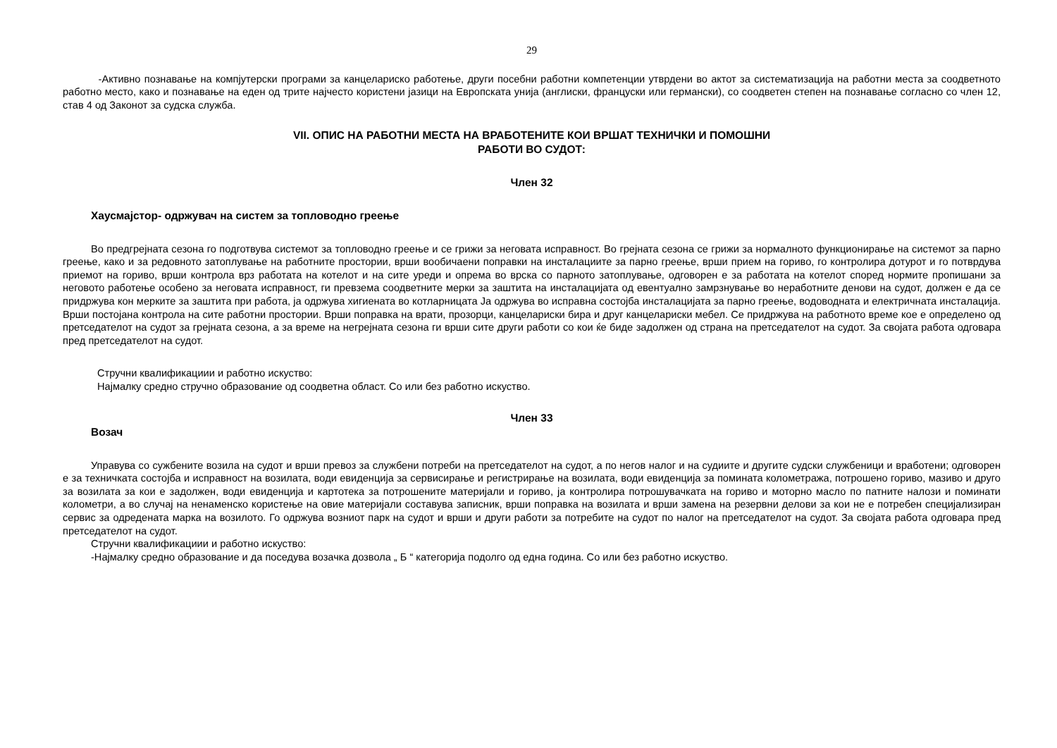29
-Активно познавање на компјутерски програми за канцелариско работење, други посебни работни компетенции утврдени во актот за систематизација на работни места за соодветното работно место, како и познавање на еден од трите најчесто користени јазици на Европската унија (англиски, француски или германски), со соодветен степен на познавање согласно со член 12, став 4 од Законот за судска служба.
VII. ОПИС НА РАБОТНИ МЕСТА НА ВРАБОТЕНИТЕ КОИ ВРШАТ ТЕХНИЧКИ И ПОМОШНИ
РАБОТИ ВО СУДОТ:
Член 32
Хаусмајстор- одржувач на систем за топловодно греење
Во предгрејната сезона го подготвува системот за топловодно греење и се грижи за неговата исправност. Во грејната сезона се грижи за нормалното функционирање на системот за парно греење, како и за редовното затоплување на работните простории, врши вообичаени поправки на инсталациите за парно греење, врши прием на гориво, го контролира дотурот и го потврдува приемот на гориво, врши контрола врз работата на котелот и на сите уреди и опрема во врска со парното затоплување, одговорен е за работата на котелот според нормите пропишани за неговото работење особено за неговата исправност, ги превзема соодветните мерки за заштита на инсталацијата од евентуално замрзнување во неработните денови на судот, должен е да се придржува кон мерките за заштита при работа, ја одржува хигиената во котларницата Ја одржува во исправна состојба инсталацијата за парно греење, водоводната и електричната инсталација. Врши постојана контрола на сите работни простории. Врши поправка на врати, прозорци, канцелариски бира и друг канцелариски мебел. Се придржува на работното време кое е определено од претседателот на судот за грејната сезона, а за време на негрејната сезона ги врши сите други работи со кои ќе биде задолжен од страна на претседателот на судот. За својата работа одговара пред претседателот на судот.
Стручни квалификациии и работно искуство:
Најмалку средно стручно образование од соодветна област. Со или без работно искуство.
Член 33
Возач
Управува со сужбените возила на судот и врши превоз за службени потреби на претседателот на судот, а по негов налог и на судиите и другите судски службеници и вработени; одговорен е за техничката состојба и исправност на возилата, води евиденција за сервисирање и регистрирање на возилата, води евиденција за помината колометража, потрошено гориво, мазиво и друго за возилата за кои е задолжен, води евиденција и картотека за потрошените материјали и гориво, ја контролира потрошувачката на гориво и моторно масло по патните налози и поминати колометри, а во случај на ненаменско користење на овие материјали составува записник, врши поправка на возилата и врши замена на резервни делови за кои не е потребен специјализиран сервис за одредената марка на возилото. Го одржува возниот парк на судот и врши и други работи за потребите на судот по налог на претседателот на судот. За својата работа одговара пред претседателот на судот.
Стручни квалификациии и работно искуство:
-Најмалку средно образование и да поседува возачка дозвола „ Б “ категорија подолго од една година. Со или без работно искуство.